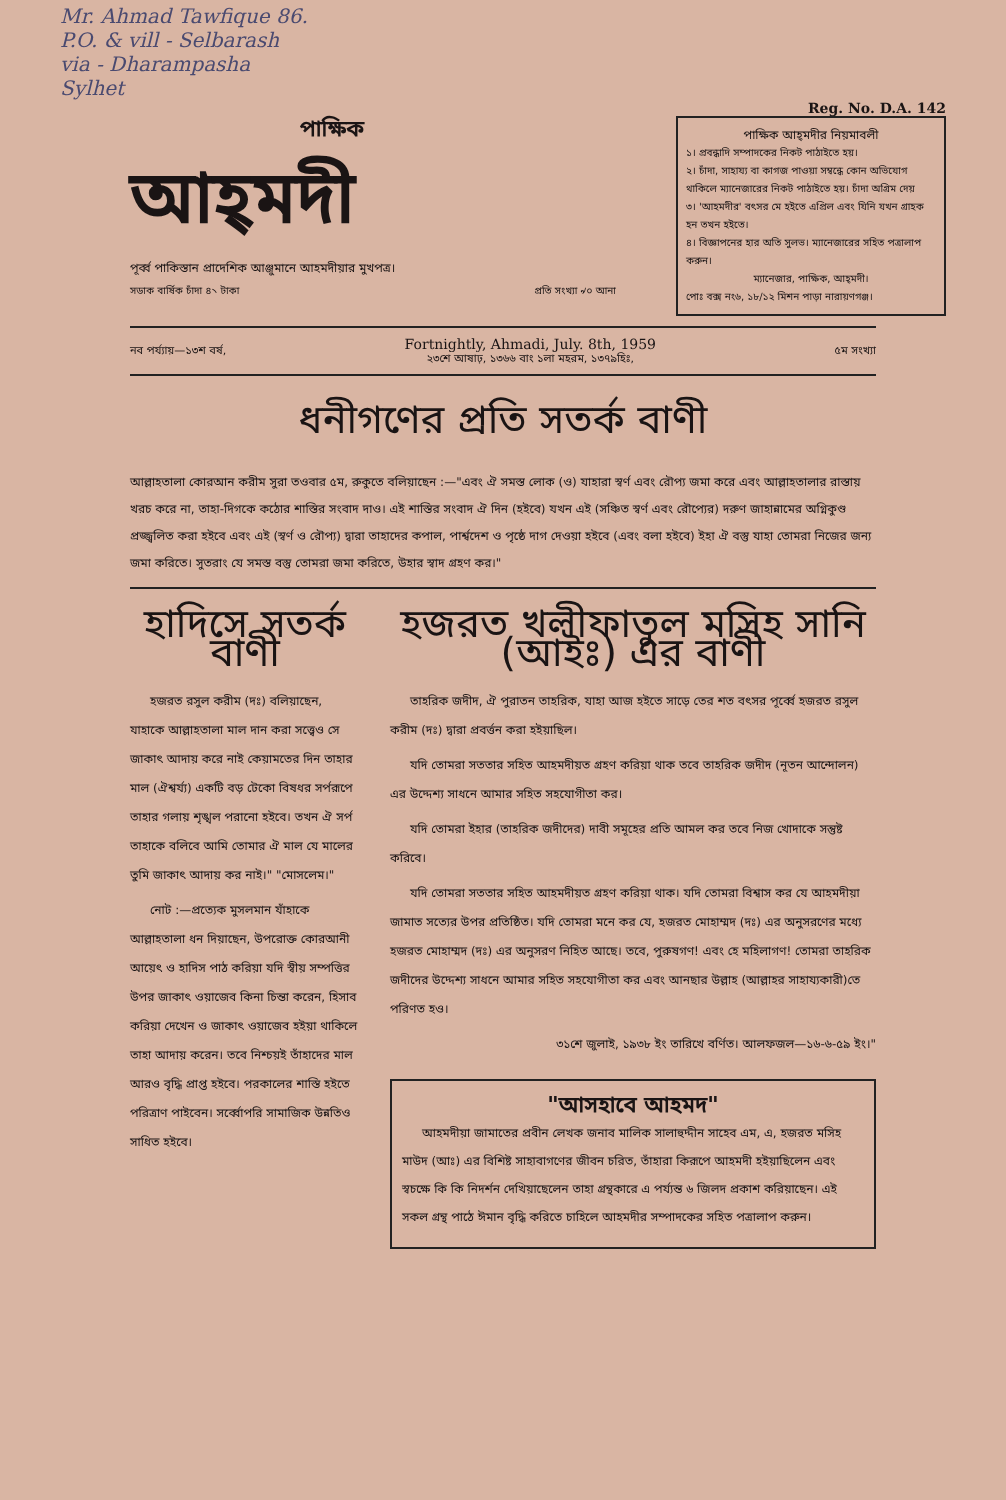Mr. Ahmad Tawfique 86.
P.O. & vill - Selbarash
via - Dharampasha
Sylhet
Reg. No. D.A. 142
পাক্ষিক
আহ্‌মদী
পূর্ব্ব পাকিস্তান প্রাদেশিক আঞ্জুমানে আহমদীয়ার মুখপত্র।
সডাক বার্ষিক চাঁদা ৪৲ টাকা প্রতি সংখ্যা ৵০ আনা
পাক্ষিক আহ্‌মদীর নিয়মাবলী
১। প্রবন্ধাদি সম্পাদকের নিকট পাঠাইতে হয়।
২। চাঁদা, সাহায্য বা কাগজ পাওয়া সম্বন্ধে কোন অভিযোগ থাকিলে ম্যানেজারের নিকট পাঠাইতে হয়। চাঁদা অগ্রিম দেয়
৩। 'আহমদীর' বৎসর মে হইতে এপ্রিল এবং যিনি যখন গ্রাহক হন তখন হইতে।
৪। বিজ্ঞাপনের হার অতি সুলভ। ম্যানেজারের সহিত পত্রালাপ করুন।
ম্যানেজার, পাক্ষিক, আহ্‌মদী।
পোঃ বক্স নং৬, ১৮/১২ মিশন পাড়া নারায়ণগঞ্জ।
নব পর্য্যায়—১৩শ বর্ষ, Fortnightly, Ahmadi, July. 8th, 1959
২৩শে আষাঢ়, ১৩৬৬ বাং ১লা মহরম, ১৩৭৯হিঃ, ৫ম সংখ্যা
ধনীগণের প্রতি সতর্ক বাণী
আল্লাহতালা কোরআন করীম সুরা তওবার ৫ম, রুকুতে বলিয়াছেন :—"এবং ঐ সমস্ত লোক (ও) যাহারা স্বর্ণ এবং রৌপ্য জমা করে এবং আল্লাহতালার রাস্তায় খরচ করে না, তাহা-দিগকে কঠোর শাস্তির সংবাদ দাও। এই শাস্তির সংবাদ ঐ দিন (হইবে) যখন এই (সঞ্চিত স্বর্ণ এবং রৌপ্যের) দরুণ জাহান্নামের অগ্নিকুণ্ড প্রজ্জ্বলিত করা হইবে এবং এই (স্বর্ণ ও রৌপ্য) দ্বারা তাহাদের কপাল, পার্শ্বদেশ ও পৃষ্ঠে দাগ দেওয়া হইবে (এবং বলা হইবে) ইহা ঐ বস্তু যাহা তোমরা নিজের জন্য জমা করিতে। সুতরাং যে সমস্ত বস্তু তোমরা জমা করিতে, উহার স্বাদ গ্রহণ কর।"
হাদিসে সতর্ক বাণী
হজরত রসুল করীম (দঃ) বলিয়াছেন, যাহাকে আল্লাহতালা মাল দান করা সত্ত্বেও সে জাকাৎ আদায় করে নাই কেয়ামতের দিন তাহার মাল (ঐশ্বর্য্য) একটি বড় টেকো বিষধর সর্পরূপে তাহার গলায় শৃঙ্খল পরানো হইবে। তখন ঐ সর্প তাহাকে বলিবে আমি তোমার ঐ মাল যে মালের তুমি জাকাৎ আদায় কর নাই।" "মোসলেম।"
নোট :—প্রত্যেক মুসলমান যাঁহাকে আল্লাহতালা ধন দিয়াছেন, উপরোক্ত কোরআনী আয়েৎ ও হাদিস পাঠ করিয়া যদি স্বীয় সম্পত্তির উপর জাকাৎ ওয়াজেব কিনা চিন্তা করেন, হিসাব করিয়া দেখেন ও জাকাৎ ওয়াজেব হইয়া থাকিলে তাহা আদায় করেন। তবে নিশ্চয়ই তাঁহাদের মাল আরও বৃদ্ধি প্রাপ্ত হইবে। পরকালের শাস্তি হইতে পরিত্রাণ পাইবেন। সর্ব্বোপরি সামাজিক উন্নতিও সাধিত হইবে।
হজরত খলীফাতুল মসিহ সানি (আইঃ) এর বাণী
তাহরিক জদীদ, ঐ পুরাতন তাহরিক, যাহা আজ হইতে সাড়ে তের শত বৎসর পূর্ব্বে হজরত রসুল করীম (দঃ) দ্বারা প্রবর্ত্তন করা হইয়াছিল।
যদি তোমরা সততার সহিত আহমদীয়ত গ্রহণ করিয়া থাক তবে তাহরিক জদীদ (নূতন আন্দোলন) এর উদ্দেশ্য সাধনে আমার সহিত সহযোগীতা কর।
যদি তোমরা ইহার (তাহরিক জদীদের) দাবী সমূহের প্রতি আমল কর তবে নিজ খোদাকে সন্তুষ্ট করিবে।
যদি তোমরা সততার সহিত আহমদীয়ত গ্রহণ করিয়া থাক। যদি তোমরা বিশ্বাস কর যে আহমদীয়া জামাত সত্যের উপর প্রতিষ্ঠিত। যদি তোমরা মনে কর যে, হজরত মোহাম্মদ (দঃ) এর অনুসরণের মধ্যে হজরত মোহাম্মদ (দঃ) এর অনুসরণ নিহিত আছে। তবে, পুরুষগণ! এবং হে মহিলাগণ! তোমরা তাহরিক জদীদের উদ্দেশ্য সাধনে আমার সহিত সহযোগীতা কর এবং আনছার উল্লাহ (আল্লাহর সাহায্যকারী)তে পরিণত হও।
৩১শে জুলাই, ১৯৩৮ ইং তারিখে বর্ণিত। আলফজল—১৬-৬-৫৯ ইং।"
"আসহাবে আহমদ"
আহমদীয়া জামাতের প্রবীন লেখক জনাব মালিক সালাহুদ্দীন সাহেব এম, এ, হজরত মসিহ মাউদ (আঃ) এর বিশিষ্ট সাহাবাগণের জীবন চরিত, তাঁহারা কিরূপে আহমদী হইয়াছিলেন এবং স্বচক্ষে কি কি নিদর্শন দেখিয়াছেলেন তাহা গ্রন্থকারে এ পর্য্যন্ত ৬ জিলদ প্রকাশ করিয়াছেন। এই সকল গ্রন্থ পাঠে ঈমান বৃদ্ধি করিতে চাহিলে আহমদীর সম্পাদকের সহিত পত্রালাপ করুন।